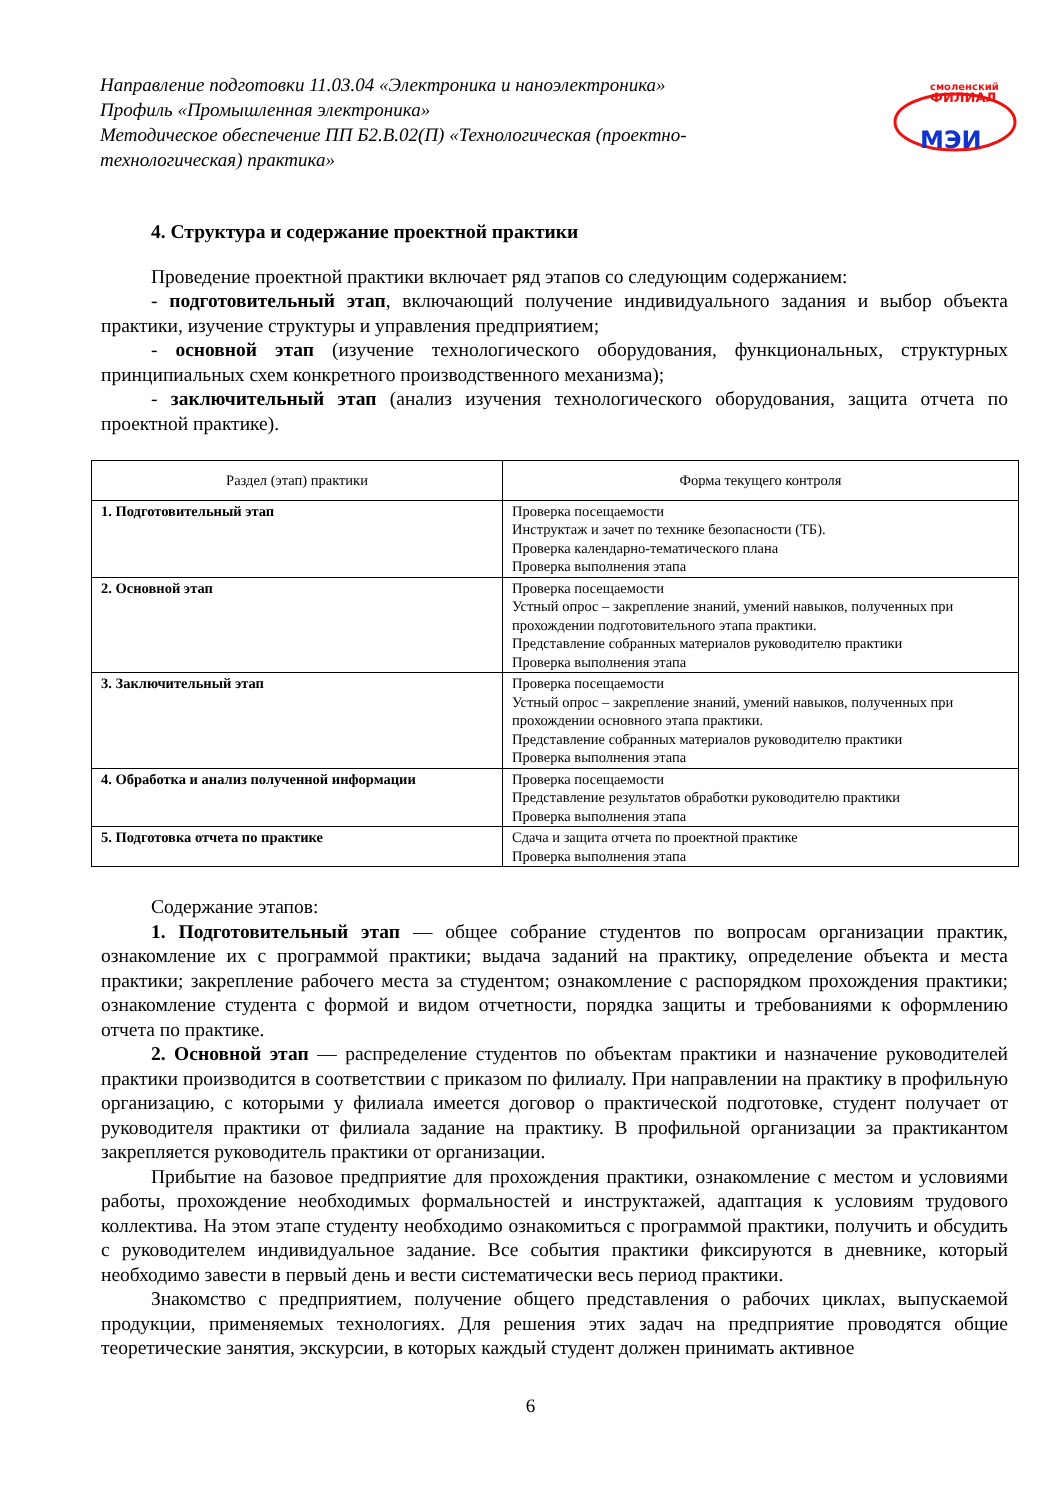Направление подготовки 11.03.04 «Электроника и наноэлектроника»
Профиль «Промышленная электроника»
Методическое обеспечение ПП Б2.В.02(П) «Технологическая (проектно-технологическая) практика»
смоленский
ФИЛИАЛ
МЭИ
4. Структура и содержание проектной практики
Проведение проектной практики включает ряд этапов со следующим содержанием:
- подготовительный этап, включающий получение индивидуального задания и выбор объекта практики, изучение структуры и управления предприятием;
- основной этап (изучение технологического оборудования, функциональных, структурных принципиальных схем конкретного производственного механизма);
- заключительный этап (анализ изучения технологического оборудования, защита отчета по проектной практике).
| Раздел (этап) практики | Форма текущего контроля |
| --- | --- |
| 1. Подготовительный этап | Проверка посещаемости Инструктаж и зачет по технике безопасности (ТБ). Проверка календарно-тематического плана Проверка выполнения этапа |
| 2. Основной этап | Проверка посещаемости Устный опрос – закрепление знаний, умений навыков, полученных при прохождении подготовительного этапа практики. Представление собранных материалов руководителю практики Проверка выполнения этапа |
| 3. Заключительный этап | Проверка посещаемости Устный опрос – закрепление знаний, умений навыков, полученных при прохождении основного этапа практики. Представление собранных материалов руководителю практики Проверка выполнения этапа |
| 4. Обработка и анализ полученной информации | Проверка посещаемости Представление результатов обработки руководителю практики Проверка выполнения этапа |
| 5. Подготовка отчета по практике | Сдача и защита отчета по проектной практике Проверка выполнения этапа |
Содержание этапов:
1. Подготовительный этап — общее собрание студентов по вопросам организации практик, ознакомление их с программой практики; выдача заданий на практику, определение объекта и места практики; закрепление рабочего места за студентом; ознакомление с распорядком прохождения практики; ознакомление студента с формой и видом отчетности, порядка защиты и требованиями к оформлению отчета по практике.
2. Основной этап — распределение студентов по объектам практики и назначение руководителей практики производится в соответствии с приказом по филиалу. При направлении на практику в профильную организацию, с которыми у филиала имеется договор о практической подготовке, студент получает от руководителя практики от филиала задание на практику. В профильной организации за практикантом закрепляется руководитель практики от организации.
Прибытие на базовое предприятие для прохождения практики, ознакомление с местом и условиями работы, прохождение необходимых формальностей и инструктажей, адаптация к условиям трудового коллектива. На этом этапе студенту необходимо ознакомиться с программой практики, получить и обсудить с руководителем индивидуальное задание. Все события практики фиксируются в дневнике, который необходимо завести в первый день и вести систематически весь период практики.
Знакомство с предприятием, получение общего представления о рабочих циклах, выпускаемой продукции, применяемых технологиях. Для решения этих задач на предприятие проводятся общие теоретические занятия, экскурсии, в которых каждый студент должен принимать активное
6